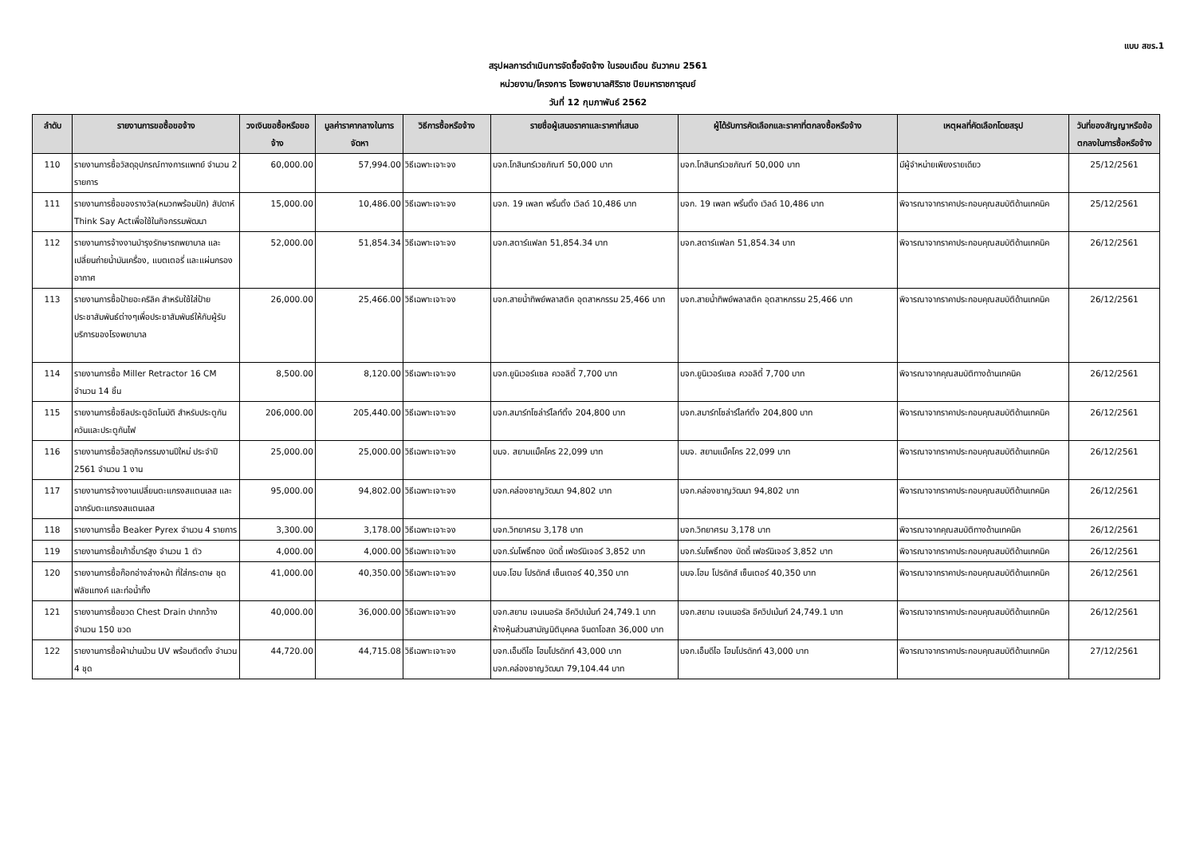แบบ สขร.1
สรุปผลการดำเนินการจัดซื้อจัดจ้าง ในรอบเดือน ธันวาคม 2561
หน่วยงาน/โครงการ โรงพยาบาลศิริราช ปิยมหาราชการุณย์
วันที่ 12 กุมภาพันธ์ 2562
| ลำดับ | รายงานการขอซื้อขอจ้าง | วงเงินขอซื้อหรือขอจ้าง | มูลค่าราคากลางในการจัดหา | วิธีการซื้อหรือจ้าง | รายชื่อผู้เสนอราคาและราคาที่เสนอ | ผู้ได้รับการคัดเลือกและราคาที่ตกลงซื้อหรือจ้าง | เหตุผลที่คัดเลือกโดยสรุป | วันที่ของสัญญาหรือข้อตกลงในการซื้อหรือจ้าง |
| --- | --- | --- | --- | --- | --- | --- | --- | --- |
| 110 | รายงานการซื้อวัสดุอุปกรณ์ทางการแพทย์ จำนวน 2 รายการ | 60,000.00 | 57,994.00 | วิธีเฉพาะเจาะจง | บจก.โกสินทร์เวชภัณฑ์ 50,000 บาท | บจก.โกสินทร์เวชภัณฑ์ 50,000 บาท | มีผู้จำหน่ายเพียงรายเดียว | 25/12/2561 |
| 111 | รายงานการซื้อของรางวัล(หมวกพร้อมปัก) สัปดาห์ Think Say Actเพื่อใช้ในกิจกรรมพัฒนา | 15,000.00 | 10,486.00 | วิธีเฉพาะเจาะจง | บจก. 19 เพลท พริ้นติ้ง เวิลด์ 10,486 บาท | บจก. 19 เพลท พริ้นติ้ง เวิลด์ 10,486 บาท | พิจารณาจากราคาประกอบคุณสมบัติด้านเทคนิค | 25/12/2561 |
| 112 | รายงานการจ้างงานบำรุงรักษารถพยาบาล และเปลี่ยนถ่ายน้ำมันเครื่อง, แบตเตอรี่ และแผ่นกรองอากาศ | 52,000.00 | 51,854.34 | วิธีเฉพาะเจาะจง | บจก.สตาร์แฟลก 51,854.34 บาท | บจก.สตาร์แฟลก 51,854.34 บาท | พิจารณาจากราคาประกอบคุณสมบัติด้านเทคนิค | 26/12/2561 |
| 113 | รายงานการซื้อป้ายอะคริลิค สำหรับใช้ใส่ป้ายประชาสัมพันธ์ต่างๆเพื่อประชาสัมพันธ์ให้กับผู้รับบริการของโรงพยาบาล | 26,000.00 | 25,466.00 | วิธีเฉพาะเจาะจง | บจก.สายน้ำทิพย์พลาสติค อุตสาหกรรม 25,466 บาท | บจก.สายน้ำทิพย์พลาสติค อุตสาหกรรม 25,466 บาท | พิจารณาจากราคาประกอบคุณสมบัติด้านเทคนิค | 26/12/2561 |
| 114 | รายงานการซื้อ Miller Retractor 16 CM จำนวน 14 ชิ้น | 8,500.00 | 8,120.00 | วิธีเฉพาะเจาะจง | บจก.ยูนิเวอร์แซล ควอลิตี้ 7,700 บาท | บจก.ยูนิเวอร์แซล ควอลิตี้ 7,700 บาท | พิจารณาจากคุณสมบัติทางด้านเทคนิค | 26/12/2561 |
| 115 | รายงานการซื้อซีลประตูอัตโนมัติ สำหรับประตูกันควันและประตูกันไฟ | 206,000.00 | 205,440.00 | วิธีเฉพาะเจาะจง | บจก.สมาร์ทโซล่าร์ไลท์ติ้ง 204,800 บาท | บจก.สมาร์ทโซล่าร์ไลท์ติ้ง 204,800 บาท | พิจารณาจากราคาประกอบคุณสมบัติด้านเทคนิค | 26/12/2561 |
| 116 | รายงานการซื้อวัสดุกิจกรรมงานปีใหม่ ประจำปี 2561 จำนวน 1 งาน | 25,000.00 | 25,000.00 | วิธีเฉพาะเจาะจง | บมจ. สยามแม็คโคร 22,099 บาท | บมจ. สยามแม็คโคร 22,099 บาท | พิจารณาจากราคาประกอบคุณสมบัติด้านเทคนิค | 26/12/2561 |
| 117 | รายงานการจ้างงานเปลี่ยนตะแกรงสแตนเลส และฉากรับตะแกรงสแตนเลส | 95,000.00 | 94,802.00 | วิธีเฉพาะเจาะจง | บจก.คล่องชาญวัฒนา 94,802 บาท | บจก.คล่องชาญวัฒนา 94,802 บาท | พิจารณาจากราคาประกอบคุณสมบัติด้านเทคนิค | 26/12/2561 |
| 118 | รายงานการซื้อ Beaker Pyrex จำนวน 4 รายการ | 3,300.00 | 3,178.00 | วิธีเฉพาะเจาะจง | บจก.วิทยาศรม 3,178 บาท | บจก.วิทยาศรม 3,178 บาท | พิจารณาจากคุณสมบัติทางด้านเทคนิค | 26/12/2561 |
| 119 | รายงานการซื้อเก้าอี้บาร์สูง จำนวน 1 ตัว | 4,000.00 | 4,000.00 | วิธีเฉพาะเจาะจง | บจก.ร่มโพธิ์ทอง บัดดี้ เฟอร์นิเจอร์ 3,852 บาท | บจก.ร่มโพธิ์ทอง บัดดี้ เฟอร์นิเจอร์ 3,852 บาท | พิจารณาจากราคาประกอบคุณสมบัติด้านเทคนิค | 26/12/2561 |
| 120 | รายงานการซื้อก๊อกอ่างล่างหน้า ที่ใส่กระดาษ ชุดฟลัชแทงค์ และท่อน้ำทิ้ง | 41,000.00 | 40,350.00 | วิธีเฉพาะเจาะจง | บมจ.โฮม โปรดักส์ เซ็นเตอร์ 40,350 บาท | บมจ.โฮม โปรดักส์ เซ็นเตอร์ 40,350 บาท | พิจารณาจากราคาประกอบคุณสมบัติด้านเทคนิค | 26/12/2561 |
| 121 | รายงานการซื้อขวด Chest Drain ปากกว้าง จำนวน 150 ขวด | 40,000.00 | 36,000.00 | วิธีเฉพาะเจาะจง | บจก.สยาม เจนเนอรัล อีควิปเม้นท์ 24,749.1 บาท ห้างหุ้นส่วนสามัญนิติบุคคล จินดาโอสถ 36,000 บาท | บจก.สยาม เจนเนอรัล อีควิปเม้นท์ 24,749.1 บาท | พิจารณาจากราคาประกอบคุณสมบัติด้านเทคนิค | 26/12/2561 |
| 122 | รายงานการซื้อผ้าม่านม้วน UV พร้อมติดตั้ง จำนวน 4 ชุด | 44,720.00 | 44,715.08 | วิธีเฉพาะเจาะจง | บจก.เอ็มดีไอ โฮมโปรดักท์ 43,000 บาท บจก.คล่องชาญวัฒนา 79,104.44 บาท | บจก.เอ็มดีไอ โฮมโปรดักท์ 43,000 บาท | พิจารณาจากราคาประกอบคุณสมบัติด้านเทคนิค | 27/12/2561 |